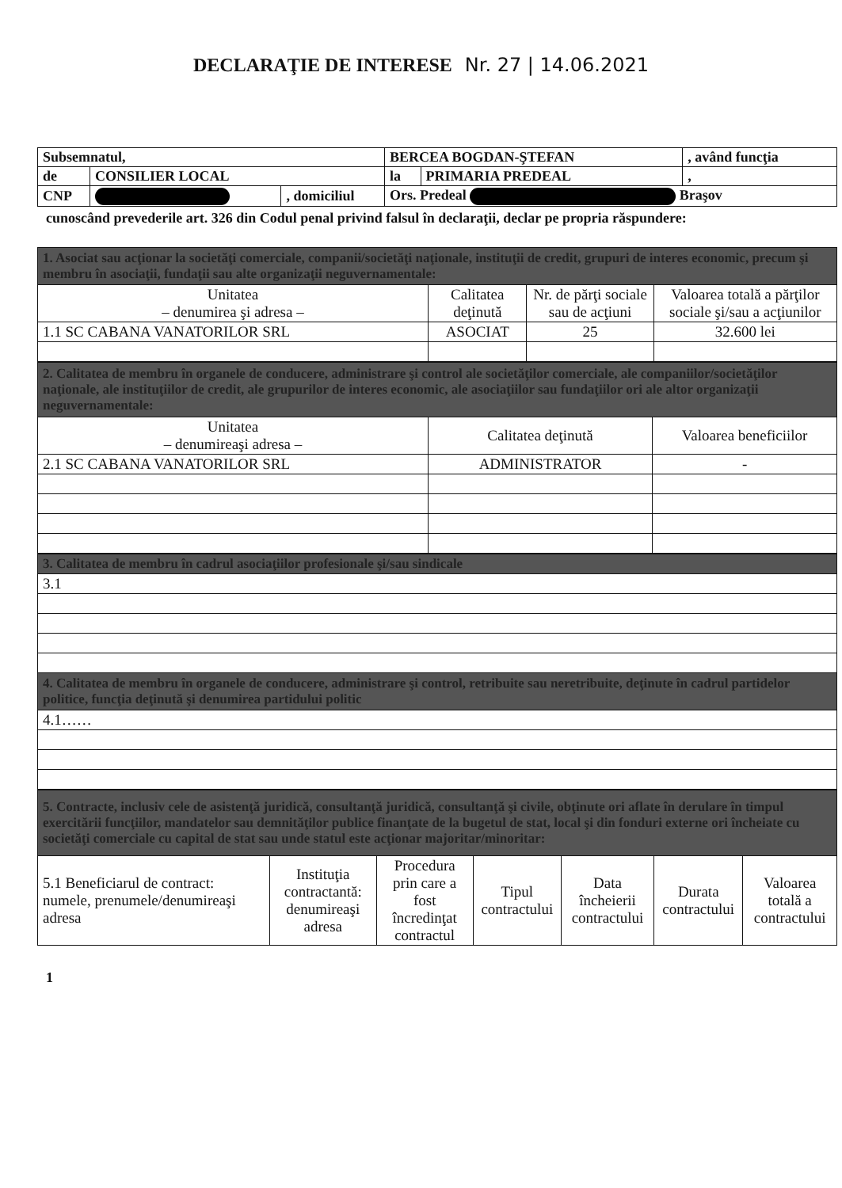DECLARAŢIE DE INTERESE Nr. 27 | 14.06.2021
| Subsemnatul, | | | BERCEA BOGDAN-ŞTEFAN | | , având funcţia |
| de | CONSILIER LOCAL | | la | PRIMARIA PREDEAL | , |
| CNP | | , domiciliul | Ors. Predeal Braşov | | |
cunoscând prevederile art. 326 din Codul penal privind falsul în declaraţii, declar pe propria răspundere:
| 1. Asociat sau acţionar la societăţi comerciale, companii/societăţi naţionale, instituţii de credit, grupuri de interes economic, precum şi membru în asociaţii, fundaţii sau alte organizaţii neguvernamentale: | | | |
| Unitatea – denumirea şi adresa – | Calitatea deţinută | Nr. de părţi sociale sau de acţiuni | Valoarea totală a părţilor sociale şi/sau a acţiunilor |
| 1.1 SC CABANA VANATORILOR SRL | ASOCIAT | 25 | 32.600 lei |
| 2. Calitatea de membru în organele de conducere, administrare şi control ale societăţilor comerciale, ale companiilor/societăţilor naţionale, ale instituţiilor de credit, ale grupurilor de interes economic, ale asociaţiilor sau fundaţiilor ori ale altor organizaţii neguvernamentale: | | |
| Unitatea – denumireaşi adresa – | Calitatea deţinută | Valoarea beneficiilor |
| 2.1 SC CABANA VANATORILOR SRL | ADMINISTRATOR | - |
| 3. Calitatea de membru în cadrul asociaţiilor profesionale şi/sau sindicale |
| 3.1 |
| 4. Calitatea de membru în organele de conducere, administrare şi control, retribuite sau neretribuite, deţinute în cadrul partidelor politice, funcţia deţinută şi denumirea partidului politic |
| 4.1…… |
| 5. Contracte, inclusiv cele de asistenţă juridică, consultanţă juridică, consultanţă şi civile, obţinute ori aflate în derulare în timpul exercitării funcţiilor, mandatelor sau demnităţilor publice finanţate de la bugetul de stat, local şi din fonduri externe ori încheiate cu societăţi comerciale cu capital de stat sau unde statul este acţionar majoritar/minoritar: | | | | | | |
| 5.1 Beneficiarul de contract: numele, prenumele/denumireaşi adresa | Instituţia contractantă: denumireaşi adresa | Procedura prin care a fost încredinţat contractul | Tipul contractului | Data încheierii contractului | Durata contractului | Valoarea totală a contractului |
1